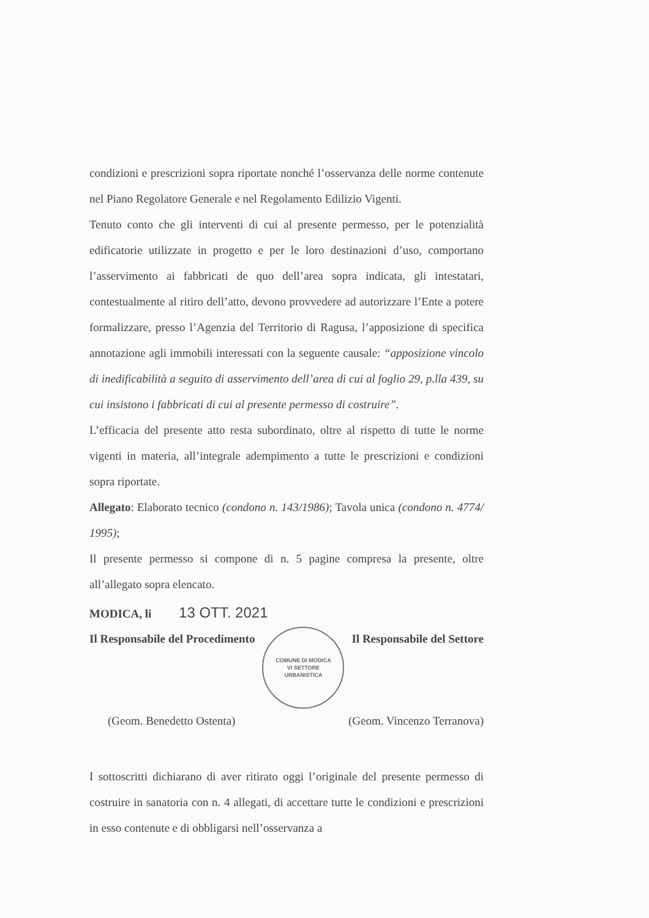condizioni e prescrizioni sopra riportate nonché l’osservanza delle norme contenute nel Piano Regolatore Generale e nel Regolamento Edilizio Vigenti.
Tenuto conto che gli interventi di cui al presente permesso, per le potenzialità edificatorie utilizzate in progetto e per le loro destinazioni d’uso, comportano l’asservimento ai fabbricati de quo dell’area sopra indicata, gli intestatari, contestualmente al ritiro dell’atto, devono provvedere ad autorizzare l’Ente a potere formalizzare, presso l’Agenzia del Territorio di Ragusa, l’apposizione di specifica annotazione agli immobili interessati con la seguente causale: “apposizione vincolo di inedificabilità a seguito di asservimento dell’area di cui al foglio 29, p.lla 439, su cui insistono i fabbricati di cui al presente permesso di costruire”.
L’efficacia del presente atto resta subordinato, oltre al rispetto di tutte le norme vigenti in materia, all’integrale adempimento a tutte le prescrizioni e condizioni sopra riportate.
Allegato: Elaborato tecnico (condono n. 143/1986); Tavola unica (condono n. 4774/ 1995);
Il presente permesso si compone di n. 5 pagine compresa la presente, oltre all’allegato sopra elencato.
MODICA, li 13 OTT. 2021
Il Responsabile del Procedimento
COMUNE DI MODICA
VI SETTORE
URBANISTICA
Il Responsabile del Settore
(Geom. Benedetto Ostenta) (Geom. Vincenzo Terranova)
I sottoscritti dichiarano di aver ritirato oggi l’originale del presente permesso di costruire in sanatoria con n. 4 allegati, di accettare tutte le condizioni e prescrizioni in esso contenute e di obbligarsi nell’osservanza a